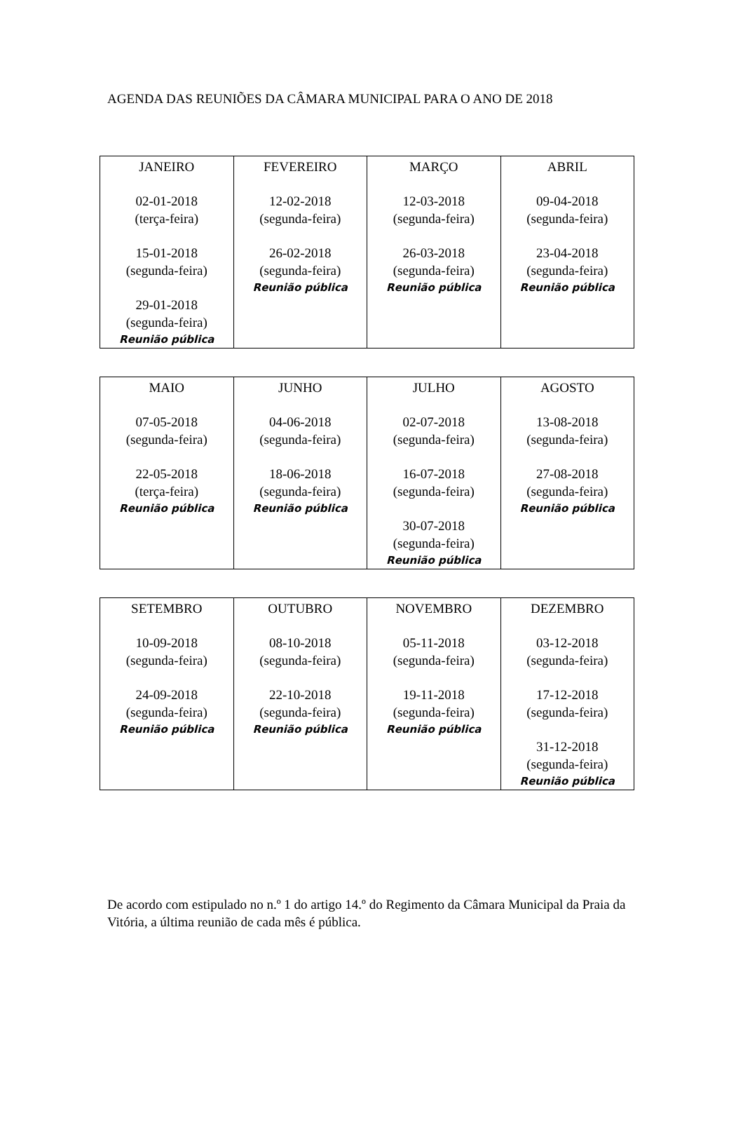AGENDA DAS REUNIÕES DA CÂMARA MUNICIPAL PARA O ANO DE 2018
| JANEIRO 02-01-2018 (terça-feira) 15-01-2018 (segunda-feira) 29-01-2018 (segunda-feira) Reunião pública | FEVEREIRO 12-02-2018 (segunda-feira) 26-02-2018 (segunda-feira) Reunião pública | MARÇO 12-03-2018 (segunda-feira) 26-03-2018 (segunda-feira) Reunião pública | ABRIL 09-04-2018 (segunda-feira) 23-04-2018 (segunda-feira) Reunião pública |
| MAIO 07-05-2018 (segunda-feira) 22-05-2018 (terça-feira) Reunião pública | JUNHO 04-06-2018 (segunda-feira) 18-06-2018 (segunda-feira) Reunião pública | JULHO 02-07-2018 (segunda-feira) 16-07-2018 (segunda-feira) 30-07-2018 (segunda-feira) Reunião pública | AGOSTO 13-08-2018 (segunda-feira) 27-08-2018 (segunda-feira) Reunião pública |
| SETEMBRO 10-09-2018 (segunda-feira) 24-09-2018 (segunda-feira) Reunião pública | OUTUBRO 08-10-2018 (segunda-feira) 22-10-2018 (segunda-feira) Reunião pública | NOVEMBRO 05-11-2018 (segunda-feira) 19-11-2018 (segunda-feira) Reunião pública | DEZEMBRO 03-12-2018 (segunda-feira) 17-12-2018 (segunda-feira) 31-12-2018 (segunda-feira) Reunião pública |
De acordo com estipulado no n.º 1 do artigo 14.º do Regimento da Câmara Municipal da Praia da Vitória, a última reunião de cada mês é pública.